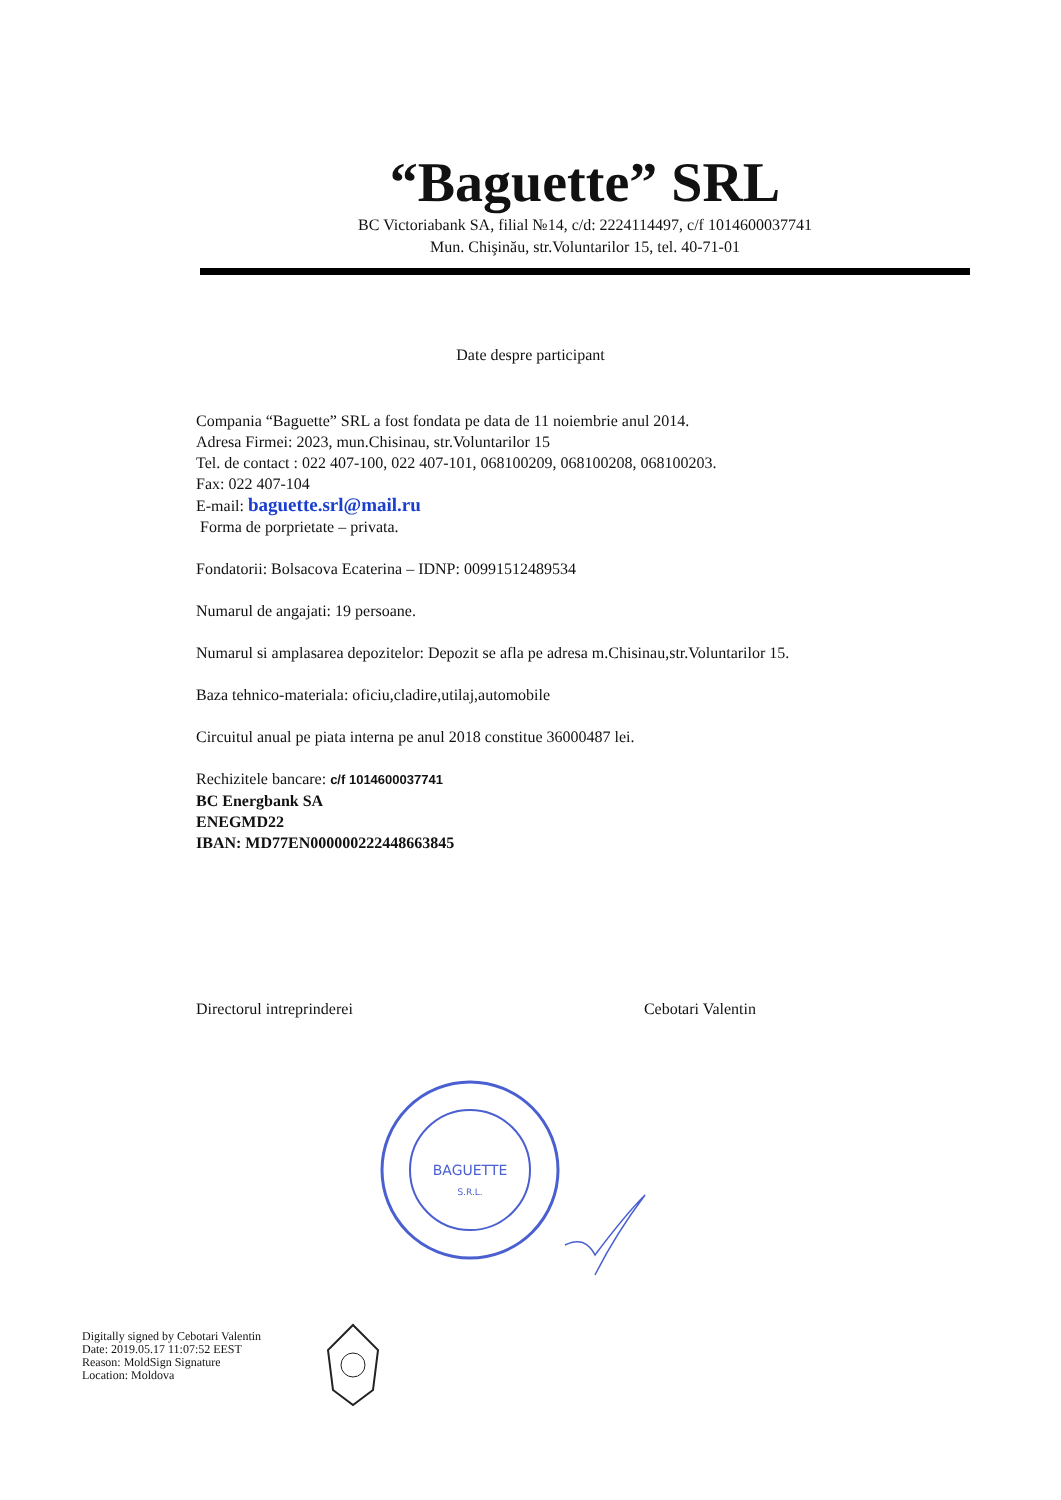“Baguette” SRL
BC Victoriabank SA, filial №14, c/d: 2224114497, c/f 1014600037741
Mun. Chişinău, str.Voluntarilor 15, tel. 40-71-01
Date despre participant
Compania “Baguette” SRL a fost fondata pe data de 11 noiembrie anul 2014.
Adresa Firmei: 2023, mun.Chisinau, str.Voluntarilor 15
Tel. de contact : 022 407-100, 022 407-101, 068100209, 068100208, 068100203.
Fax: 022 407-104
E-mail: baguette.srl@mail.ru
Forma de porprietate – privata.
Fondatorii: Bolsacova Ecaterina – IDNP: 00991512489534
Numarul de angajati: 19 persoane.
Numarul si amplasarea depozitelor: Depozit se afla pe adresa m.Chisinau,str.Voluntarilor 15.
Baza tehnico-materiala: oficiu,cladire,utilaj,automobile
Circuitul anual pe piata interna pe anul 2018 constitue 36000487 lei.
Rechizitele bancare: c/f 1014600037741
BC Energbank SA
ENEGMD22
IBAN: MD77EN000000222448663845
Directorul intreprinderei Cebotari Valentin
BAGUETTE
S.R.L.
Digitally signed by Cebotari Valentin
Date: 2019.05.17 11:07:52 EEST
Reason: MoldSign Signature
Location: Moldova